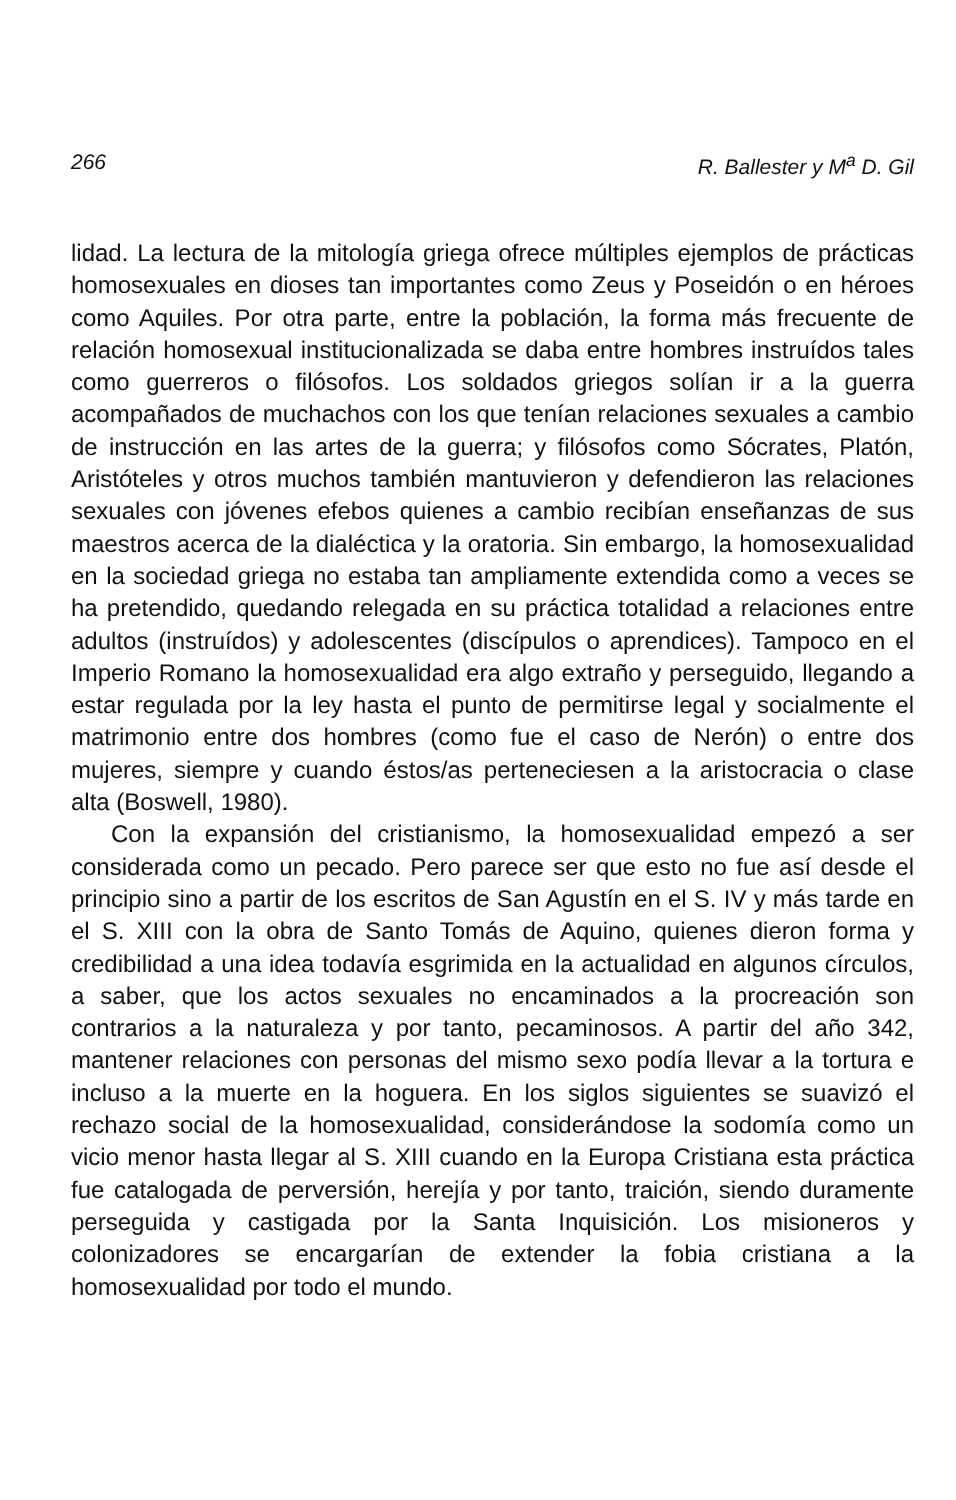266 R. Ballester y M<sup>a</sup> D. Gil
lidad. La lectura de la mitología griega ofrece múltiples ejemplos de prácticas homosexuales en dioses tan importantes como Zeus y Poseidón o en héroes como Aquiles. Por otra parte, entre la población, la forma más frecuente de relación homosexual institucionalizada se daba entre hombres instruídos tales como guerreros o filósofos. Los soldados griegos solían ir a la guerra acompañados de muchachos con los que tenían relaciones sexuales a cambio de instrucción en las artes de la guerra; y filósofos como Sócrates, Platón, Aristóteles y otros muchos también mantuvieron y defendieron las relaciones sexuales con jóvenes efebos quienes a cambio recibían enseñanzas de sus maestros acerca de la dialéctica y la oratoria. Sin embargo, la homosexualidad en la sociedad griega no estaba tan ampliamente extendida como a veces se ha pretendido, quedando relegada en su práctica totalidad a relaciones entre adultos (instruídos) y adolescentes (discípulos o aprendices). Tampoco en el Imperio Romano la homosexualidad era algo extraño y perseguido, llegando a estar regulada por la ley hasta el punto de permitirse legal y socialmente el matrimonio entre dos hombres (como fue el caso de Nerón) o entre dos mujeres, siempre y cuando éstos/as perteneciesen a la aristocracia o clase alta (Boswell, 1980).
Con la expansión del cristianismo, la homosexualidad empezó a ser considerada como un pecado. Pero parece ser que esto no fue así desde el principio sino a partir de los escritos de San Agustín en el S. IV y más tarde en el S. XIII con la obra de Santo Tomás de Aquino, quienes dieron forma y credibilidad a una idea todavía esgrimida en la actualidad en algunos círculos, a saber, que los actos sexuales no encaminados a la procreación son contrarios a la naturaleza y por tanto, pecaminosos. A partir del año 342, mantener relaciones con personas del mismo sexo podía llevar a la tortura e incluso a la muerte en la hoguera. En los siglos siguientes se suavizó el rechazo social de la homosexualidad, considerándose la sodomía como un vicio menor hasta llegar al S. XIII cuando en la Europa Cristiana esta práctica fue catalogada de perversión, herejía y por tanto, traición, siendo duramente perseguida y castigada por la Santa Inquisición. Los misioneros y colonizadores se encargarían de extender la fobia cristiana a la homosexualidad por todo el mundo.